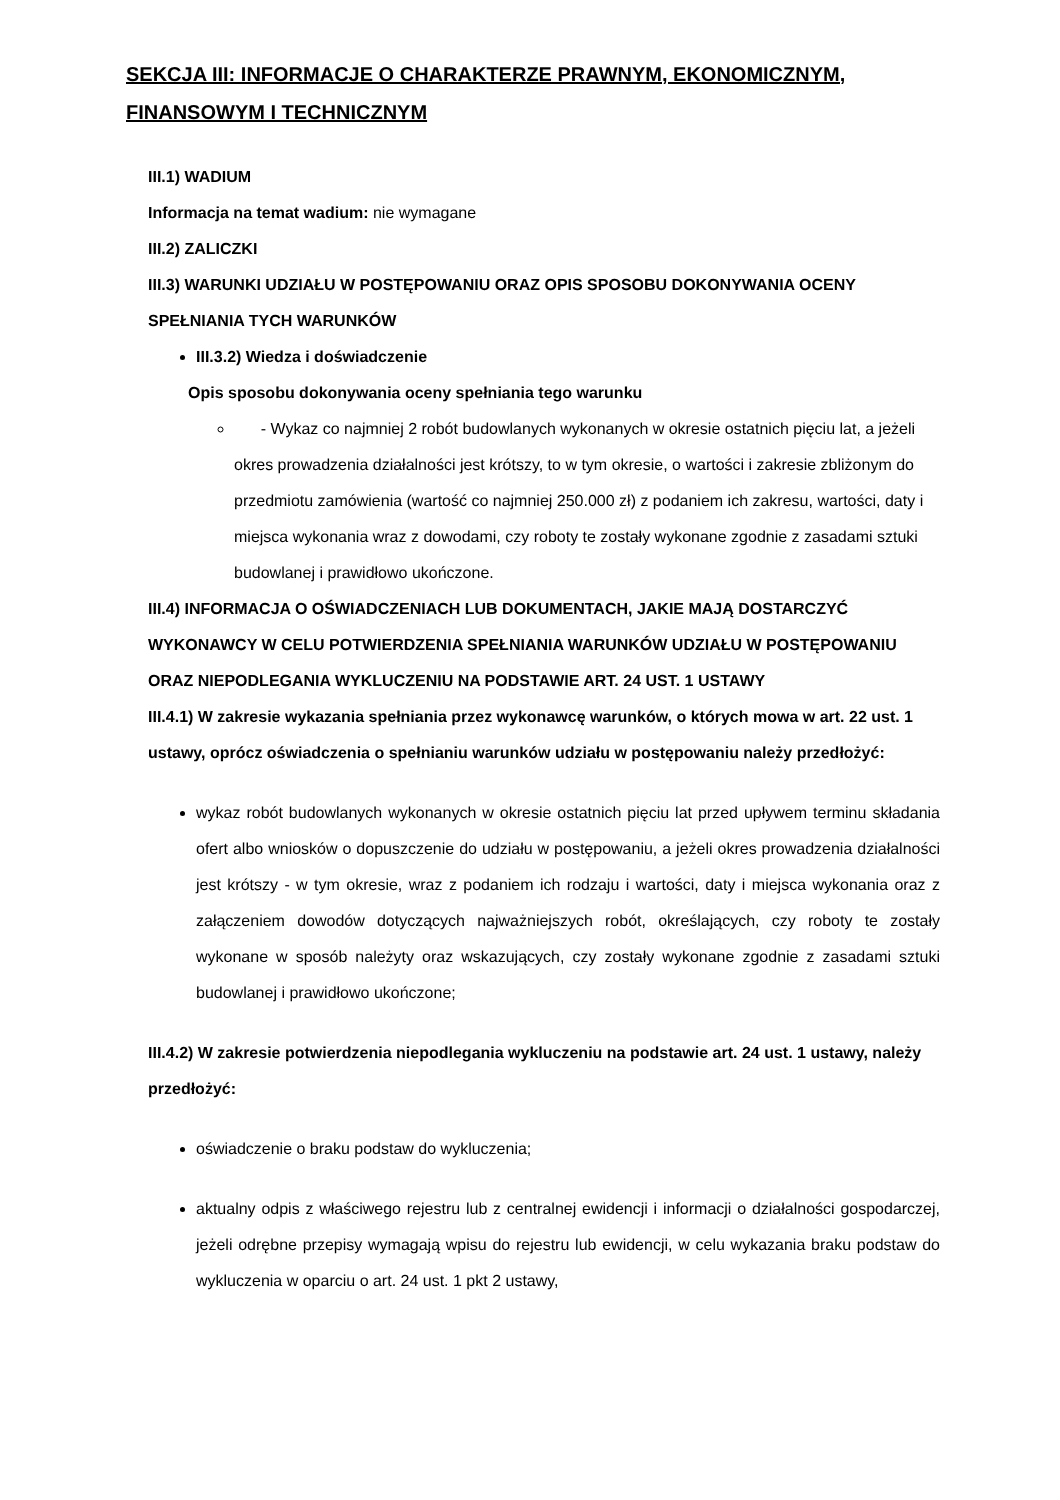SEKCJA III: INFORMACJE O CHARAKTERZE PRAWNYM, EKONOMICZNYM, FINANSOWYM I TECHNICZNYM
III.1) WADIUM
Informacja na temat wadium: nie wymagane
III.2) ZALICZKI
III.3) WARUNKI UDZIAŁU W POSTĘPOWANIU ORAZ OPIS SPOSOBU DOKONYWANIA OCENY SPEŁNIANIA TYCH WARUNKÓW
III.3.2) Wiedza i doświadczenie
Opis sposobu dokonywania oceny spełniania tego warunku
- Wykaz co najmniej 2 robót budowlanych wykonanych w okresie ostatnich pięciu lat, a jeżeli okres prowadzenia działalności jest krótszy, to w tym okresie, o wartości i zakresie zbliżonym do przedmiotu zamówienia (wartość co najmniej 250.000 zł) z podaniem ich zakresu, wartości, daty i miejsca wykonania wraz z dowodami, czy roboty te zostały wykonane zgodnie z zasadami sztuki budowlanej i prawidłowo ukończone.
III.4) INFORMACJA O OŚWIADCZENIACH LUB DOKUMENTACH, JAKIE MAJĄ DOSTARCZYĆ WYKONAWCY W CELU POTWIERDZENIA SPEŁNIANIA WARUNKÓW UDZIAŁU W POSTĘPOWANIU ORAZ NIEPODLEGANIA WYKLUCZENIU NA PODSTAWIE ART. 24 UST. 1 USTAWY
III.4.1) W zakresie wykazania spełniania przez wykonawcę warunków, o których mowa w art. 22 ust. 1 ustawy, oprócz oświadczenia o spełnianiu warunków udziału w postępowaniu należy przedłożyć:
wykaz robót budowlanych wykonanych w okresie ostatnich pięciu lat przed upływem terminu składania ofert albo wniosków o dopuszczenie do udziału w postępowaniu, a jeżeli okres prowadzenia działalności jest krótszy - w tym okresie, wraz z podaniem ich rodzaju i wartości, daty i miejsca wykonania oraz z załączeniem dowodów dotyczących najważniejszych robót, określających, czy roboty te zostały wykonane w sposób należyty oraz wskazujących, czy zostały wykonane zgodnie z zasadami sztuki budowlanej i prawidłowo ukończone;
III.4.2) W zakresie potwierdzenia niepodlegania wykluczeniu na podstawie art. 24 ust. 1 ustawy, należy przedłożyć:
oświadczenie o braku podstaw do wykluczenia;
aktualny odpis z właściwego rejestru lub z centralnej ewidencji i informacji o działalności gospodarczej, jeżeli odrębne przepisy wymagają wpisu do rejestru lub ewidencji, w celu wykazania braku podstaw do wykluczenia w oparciu o art. 24 ust. 1 pkt 2 ustawy,